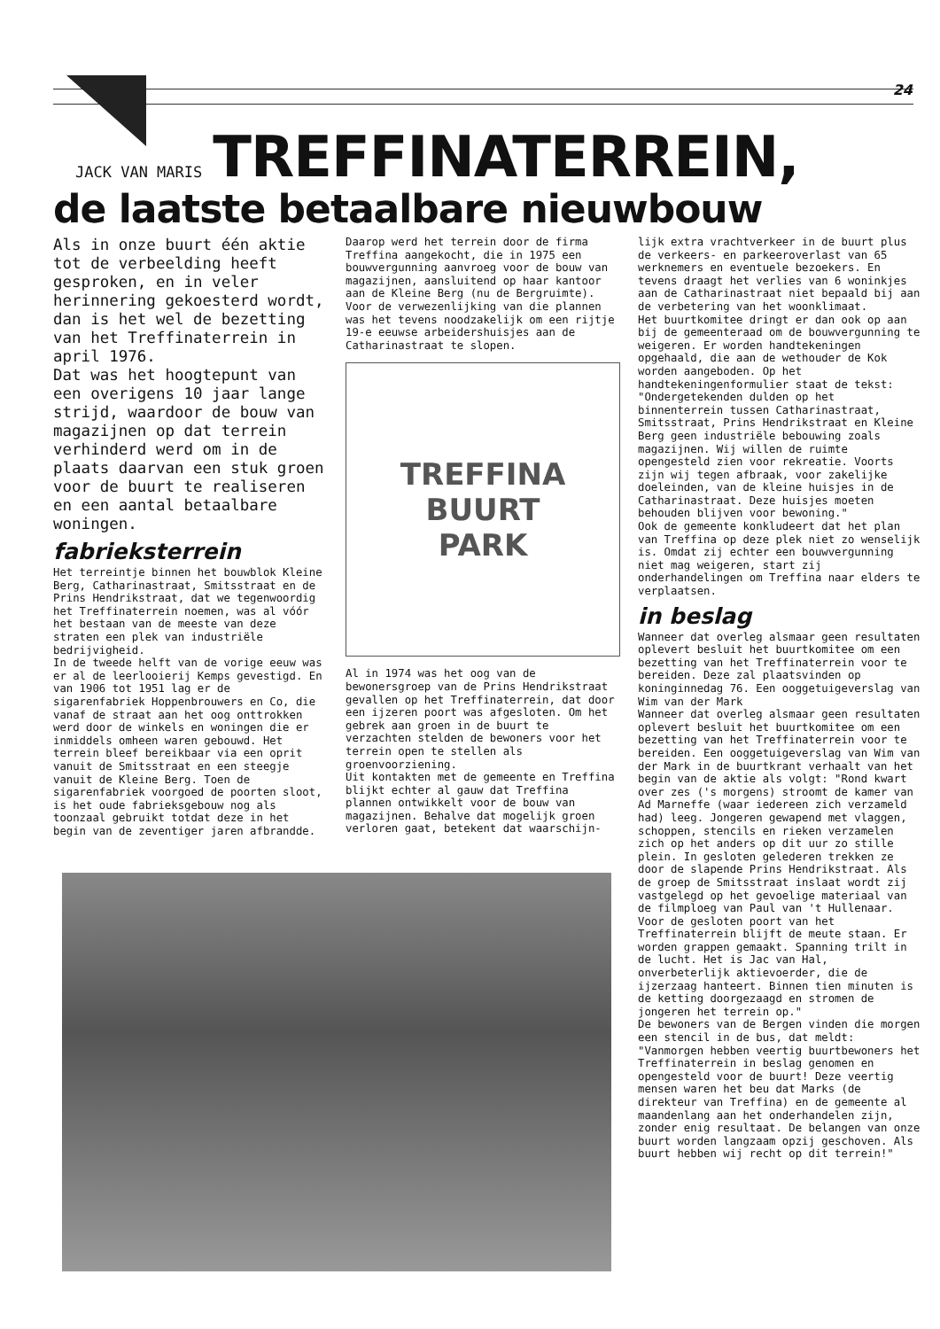24
JACK VAN MARIS
TREFFINATERREIN,
de laatste betaalbare nieuwbouw
Als in onze buurt één aktie tot de verbeelding heeft gesproken, en in veler herinnering gekoesterd wordt, dan is het wel de bezetting van het Treffinaterrein in april 1976.
Dat was het hoogtepunt van een overigens 10 jaar lange strijd, waardoor de bouw van magazijnen op dat terrein verhinderd werd om in de plaats daarvan een stuk groen voor de buurt te realiseren en een aantal betaalbare woningen.
fabrieksterrein
Het terreintje binnen het bouwblok Kleine Berg, Catharinastraat, Smitsstraat en de Prins Hendrikstraat, dat we tegenwoordig het Treffinaterrein noemen, was al vóór het bestaan van de meeste van deze straten een plek van industriële bedrijvigheid.
In de tweede helft van de vorige eeuw was er al de leerlooierij Kemps gevestigd. En van 1906 tot 1951 lag er de sigarenfabriek Hoppenbrouwers en Co, die vanaf de straat aan het oog onttrokken werd door de winkels en woningen die er inmiddels omheen waren gebouwd. Het terrein bleef bereikbaar via een oprit vanuit de Smitsstraat en een steegje vanuit de Kleine Berg. Toen de sigarenfabriek voorgoed de poorten sloot, is het oude fabrieksgebouw nog als toonzaal gebruikt totdat deze in het begin van de zeventiger jaren afbrandde.
Daarop werd het terrein door de firma Treffina aangekocht, die in 1975 een bouwvergunning aanvroeg voor de bouw van magazijnen, aansluitend op haar kantoor aan de Kleine Berg (nu de Bergruimte). Voor de verwezenlijking van die plannen was het tevens noodzakelijk om een rijtje 19-e eeuwse arbeidershuisjes aan de Catharinastraat te slopen.
TREFFINA
BUURT
PARK
Al in 1974 was het oog van de bewonersgroep van de Prins Hendrikstraat gevallen op het Treffinaterrein, dat door een ijzeren poort was afgesloten. Om het gebrek aan groen in de buurt te verzachten stelden de bewoners voor het terrein open te stellen als groenvoorziening.
Uit kontakten met de gemeente en Treffina blijkt echter al gauw dat Treffina plannen ontwikkelt voor de bouw van magazijnen. Behalve dat mogelijk groen verloren gaat, betekent dat waarschijn-
lijk extra vrachtverkeer in de buurt plus de verkeers- en parkeeroverlast van 65 werknemers en eventuele bezoekers. En tevens draagt het verlies van 6 woninkjes aan de Catharinastraat niet bepaald bij aan de verbetering van het woonklimaat.
Het buurtkomitee dringt er dan ook op aan bij de gemeenteraad om de bouwvergunning te weigeren. Er worden handtekeningen opgehaald, die aan de wethouder de Kok worden aangeboden. Op het handtekeningenformulier staat de tekst: "Ondergetekenden dulden op het binnenterrein tussen Catharinastraat, Smitsstraat, Prins Hendrikstraat en Kleine Berg geen industriële bebouwing zoals magazijnen. Wij willen de ruimte opengesteld zien voor rekreatie. Voorts zijn wij tegen afbraak, voor zakelijke doeleinden, van de kleine huisjes in de Catharinastraat. Deze huisjes moeten behouden blijven voor bewoning."
Ook de gemeente konkludeert dat het plan van Treffina op deze plek niet zo wenselijk is. Omdat zij echter een bouwvergunning niet mag weigeren, start zij onderhandelingen om Treffina naar elders te verplaatsen.
in beslag
Wanneer dat overleg alsmaar geen resultaten oplevert besluit het buurtkomitee om een bezetting van het Treffinaterrein voor te bereiden. Deze zal plaatsvinden op koninginnedag 76. Een ooggetuigeverslag van Wim van der Mark
Wanneer dat overleg alsmaar geen resultaten oplevert besluit het buurtkomitee om een bezetting van het Treffinaterrein voor te bereiden. Een ooggetuigeverslag van Wim van der Mark in de buurtkrant verhaalt van het begin van de aktie als volgt: "Rond kwart over zes ('s morgens) stroomt de kamer van Ad Marneffe (waar iedereen zich verzameld had) leeg. Jongeren gewapend met vlaggen, schoppen, stencils en rieken verzamelen zich op het anders op dit uur zo stille plein. In gesloten gelederen trekken ze door de slapende Prins Hendrikstraat. Als de groep de Smitsstraat inslaat wordt zij vastgelegd op het gevoelige materiaal van de filmploeg van Paul van 't Hullenaar. Voor de gesloten poort van het Treffinaterrein blijft de meute staan. Er worden grappen gemaakt. Spanning trilt in de lucht. Het is Jac van Hal, onverbeterlijk aktievoerder, die de ijzerzaag hanteert. Binnen tien minuten is de ketting doorgezaagd en stromen de jongeren het terrein op."
De bewoners van de Bergen vinden die morgen een stencil in de bus, dat meldt: "Vanmorgen hebben veertig buurtbewoners het Treffinaterrein in beslag genomen en opengesteld voor de buurt! Deze veertig mensen waren het beu dat Marks (de direkteur van Treffina) en de gemeente al maandenlang aan het onderhandelen zijn, zonder enig resultaat. De belangen van onze buurt worden langzaam opzij geschoven. Als buurt hebben wij recht op dit terrein!"